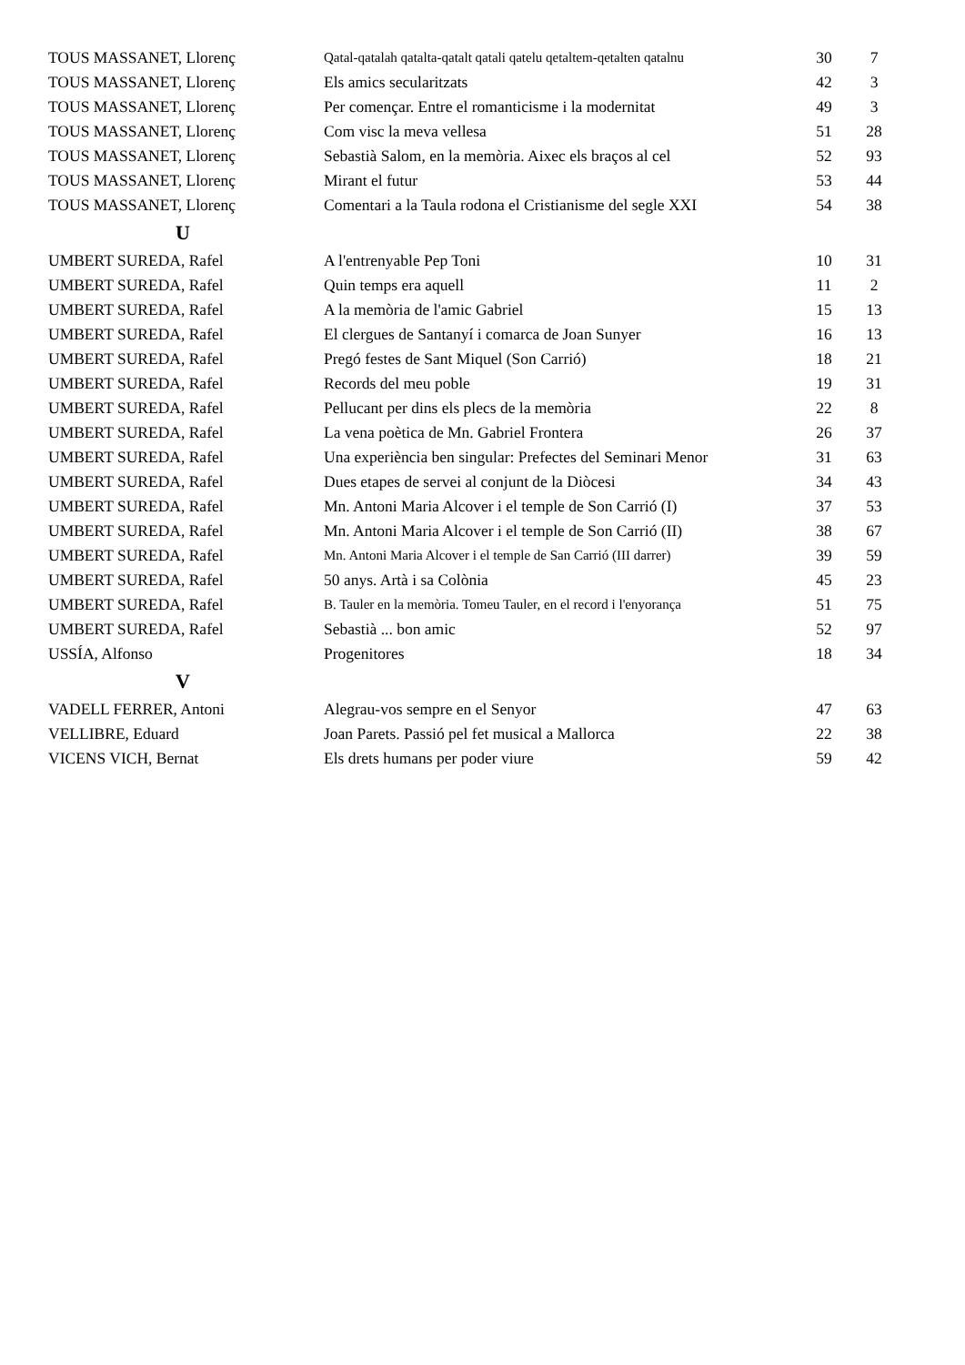| TOUS MASSANET, Llorenç | Qatal-qatalah qatalta-qatalt qatali qatelu qetaltem-qetalten qatalnu | 30 | 7 |
| TOUS MASSANET, Llorenç | Els amics secularitzats | 42 | 3 |
| TOUS MASSANET, Llorenç | Per començar. Entre el romanticisme i la modernitat | 49 | 3 |
| TOUS MASSANET, Llorenç | Com visc la meva vellesa | 51 | 28 |
| TOUS MASSANET, Llorenç | Sebastià Salom, en la memòria. Aixec els braços al cel | 52 | 93 |
| TOUS MASSANET, Llorenç | Mirant el futur | 53 | 44 |
| TOUS MASSANET, Llorenç | Comentari a la Taula rodona el Cristianisme del segle XXI | 54 | 38 |
| U | | | |
| UMBERT SUREDA, Rafel | A l'entrenyable Pep Toni | 10 | 31 |
| UMBERT SUREDA, Rafel | Quin temps era aquell | 11 | 2 |
| UMBERT SUREDA, Rafel | A la memòria de l'amic Gabriel | 15 | 13 |
| UMBERT SUREDA, Rafel | El clergues de Santanyí i comarca de Joan Sunyer | 16 | 13 |
| UMBERT SUREDA, Rafel | Pregó festes de Sant Miquel (Son Carrió) | 18 | 21 |
| UMBERT SUREDA, Rafel | Records del meu poble | 19 | 31 |
| UMBERT SUREDA, Rafel | Pellucant per dins els plecs de la memòria | 22 | 8 |
| UMBERT SUREDA, Rafel | La vena poètica de Mn. Gabriel Frontera | 26 | 37 |
| UMBERT SUREDA, Rafel | Una experiència ben singular: Prefectes del Seminari Menor | 31 | 63 |
| UMBERT SUREDA, Rafel | Dues etapes de servei al conjunt de la Diòcesi | 34 | 43 |
| UMBERT SUREDA, Rafel | Mn. Antoni Maria Alcover i el temple de Son Carrió (I) | 37 | 53 |
| UMBERT SUREDA, Rafel | Mn. Antoni Maria Alcover i el temple de Son Carrió (II) | 38 | 67 |
| UMBERT SUREDA, Rafel | Mn. Antoni Maria Alcover i el temple de San Carrió (III darrer) | 39 | 59 |
| UMBERT SUREDA, Rafel | 50 anys. Artà i sa Colònia | 45 | 23 |
| UMBERT SUREDA, Rafel | B. Tauler en la memòria. Tomeu Tauler, en el record i l'enyorança | 51 | 75 |
| UMBERT SUREDA, Rafel | Sebastià ... bon amic | 52 | 97 |
| USSÍA, Alfonso | Progenitores | 18 | 34 |
| V | | | |
| VADELL FERRER, Antoni | Alegrau-vos sempre en el Senyor | 47 | 63 |
| VELLIBRE, Eduard | Joan Parets. Passió pel fet musical a Mallorca | 22 | 38 |
| VICENS VICH, Bernat | Els drets humans per poder viure | 59 | 42 |